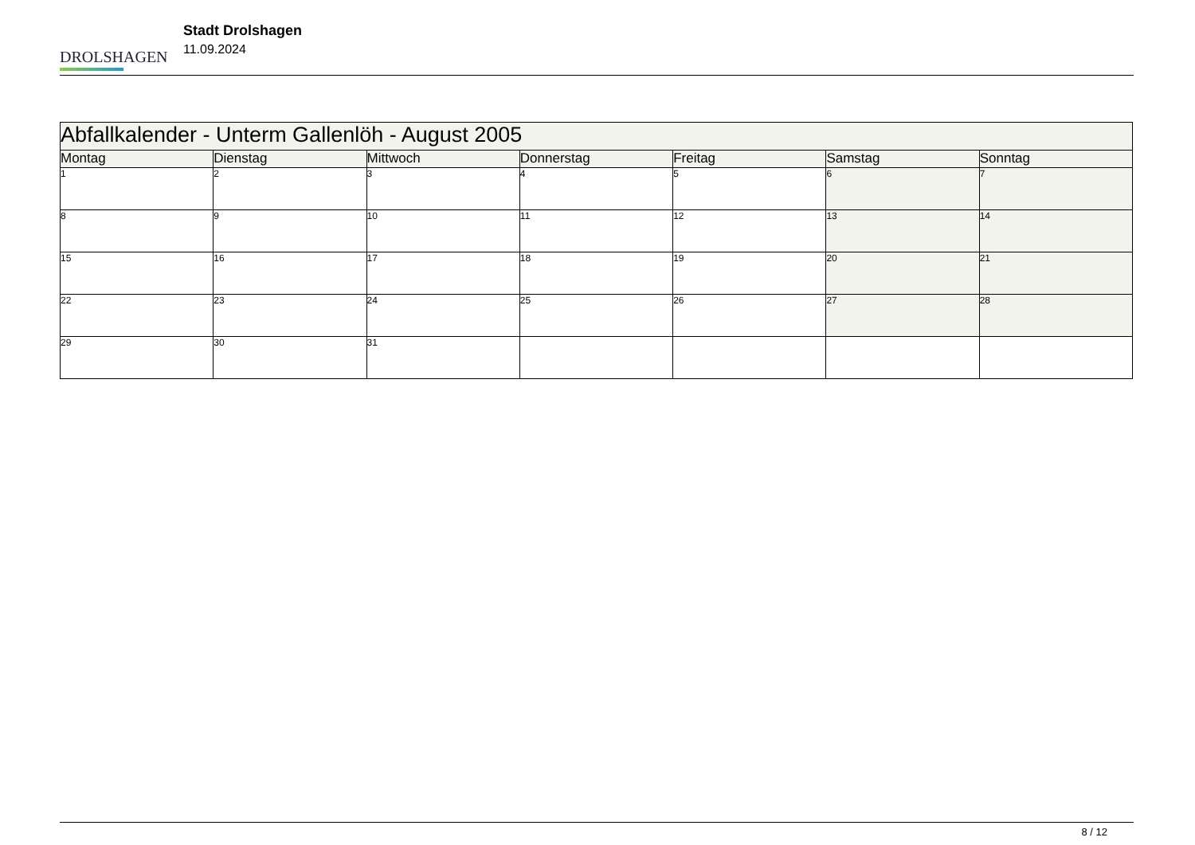DROLSHAGEN
Stadt Drolshagen
11.09.2024
| Abfallkalender - Unterm Gallenlöh - August 2005 | | | | | | |
| --- | --- | --- | --- | --- | --- | --- |
| Montag | Dienstag | Mittwoch | Donnerstag | Freitag | Samstag | Sonntag |
| 1 | 2 | 3 | 4 | 5 | 6 | 7 |
| 8 | 9 | 10 | 11 | 12 | 13 | 14 |
| 15 | 16 | 17 | 18 | 19 | 20 | 21 |
| 22 | 23 | 24 | 25 | 26 | 27 | 28 |
| 29 | 30 | 31 | | | | |
8 / 12